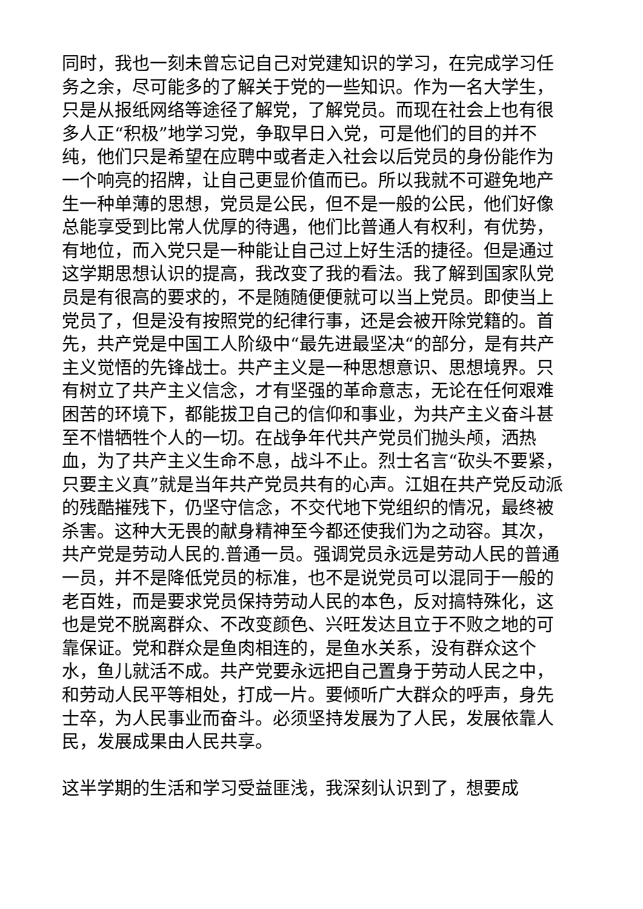同时，我也一刻未曾忘记自己对党建知识的学习，在完成学习任务之余，尽可能多的了解关于党的一些知识。作为一名大学生，只是从报纸网络等途径了解党，了解党员。而现在社会上也有很多人正“积极”地学习党，争取早日入党，可是他们的目的并不纯，他们只是希望在应聘中或者走入社会以后党员的身份能作为一个响亮的招牌，让自己更显价值而已。所以我就不可避免地产生一种单薄的思想，党员是公民，但不是一般的公民，他们好像总能享受到比常人优厚的待遇，他们比普通人有权利，有优势，有地位，而入党只是一种能让自己过上好生活的捷径。但是通过这学期思想认识的提高，我改变了我的看法。我了解到国家队党员是有很高的要求的，不是随随便便就可以当上党员。即使当上党员了，但是没有按照党的纪律行事，还是会被开除党籍的。首先，共产党是中国工人阶级中“最先进最坚决“的部分，是有共产主义觉悟的先锋战士。共产主义是一种思想意识、思想境界。只有树立了共产主义信念，才有坚强的革命意志，无论在任何艰难困苦的环境下，都能拔卫自己的信仰和事业，为共产主义奋斗甚至不惜牺牲个人的一切。在战争年代共产党员们抛头颅，洒热血，为了共产主义生命不息，战斗不止。烈士名言“砍头不要紧，只要主义真”就是当年共产党员共有的心声。江姐在共产党反动派的残酷摧残下，仍坚守信念，不交代地下党组织的情况，最终被杀害。这种大无畏的献身精神至今都还使我们为之动容。其次，共产党是劳动人民的.普通一员。强调党员永远是劳动人民的普通一员，并不是降低党员的标准，也不是说党员可以混同于一般的老百姓，而是要求党员保持劳动人民的本色，反对搞特殊化，这也是党不脱离群众、不改变颜色、兴旺发达且立于不败之地的可靠保证。党和群众是鱼肉相连的，是鱼水关系，没有群众这个水，鱼儿就活不成。共产党要永远把自己置身于劳动人民之中，和劳动人民平等相处，打成一片。要倾听广大群众的呼声，身先士卒，为人民事业而奋斗。必须坚持发展为了人民，发展依靠人民，发展成果由人民共享。
这半学期的生活和学习受益匪浅，我深刻认识到了，想要成